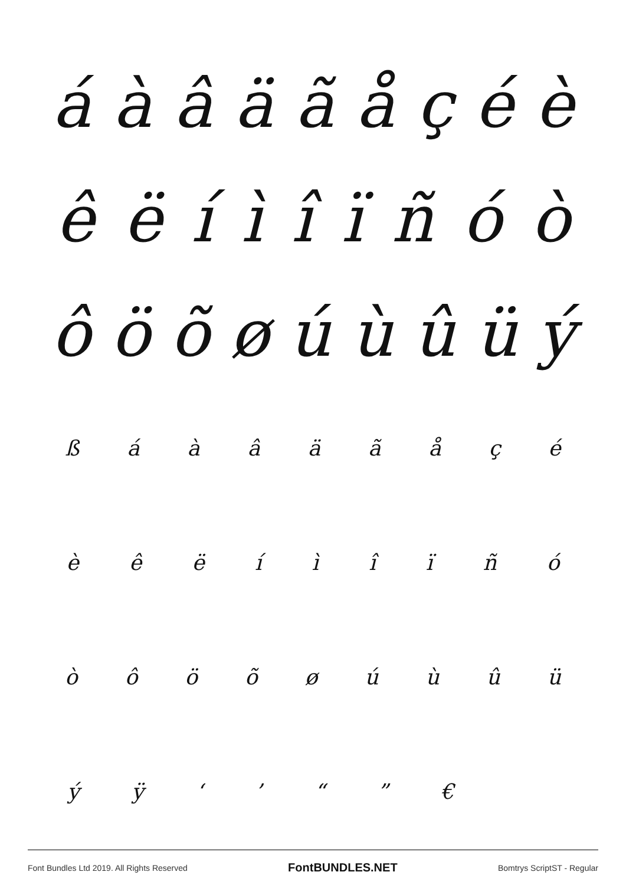á à â ä ã å ç é è
ê ë í ì î ï ñ ó ò
ô ö õ ø ú ù û ü ý
ß á à â ä ã å ç é
è ê ë í ì î ï ñ ó
ò ô ö õ ø ú ù û ü
ý ÿ ‘ ’ “ ” €
Font Bundles Ltd 2019. All Rights Reserved FontBUNDLES.NET Bomtrys ScriptST - Regular